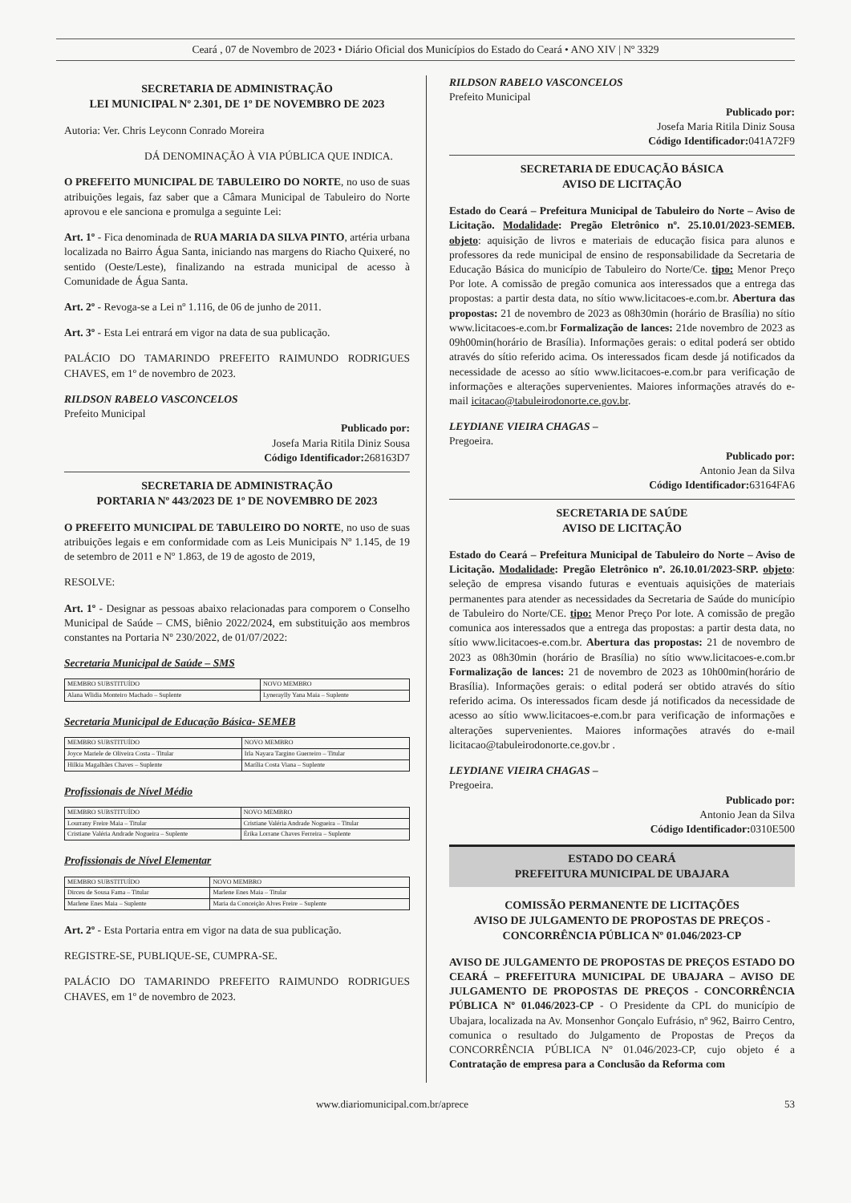Ceará , 07 de Novembro de 2023 • Diário Oficial dos Municípios do Estado do Ceará • ANO XIV | Nº 3329
SECRETARIA DE ADMINISTRAÇÃO
LEI MUNICIPAL Nº 2.301, DE 1º DE NOVEMBRO DE 2023
Autoria: Ver. Chris Leyconn Conrado Moreira
DÁ DENOMINAÇÃO À VIA PÚBLICA QUE INDICA.
O PREFEITO MUNICIPAL DE TABULEIRO DO NORTE, no uso de suas atribuições legais, faz saber que a Câmara Municipal de Tabuleiro do Norte aprovou e ele sanciona e promulga a seguinte Lei:
Art. 1º - Fica denominada de RUA MARIA DA SILVA PINTO, artéria urbana localizada no Bairro Água Santa, iniciando nas margens do Riacho Quixeré, no sentido (Oeste/Leste), finalizando na estrada municipal de acesso à Comunidade de Água Santa.
Art. 2º - Revoga-se a Lei nº 1.116, de 06 de junho de 2011.
Art. 3º - Esta Lei entrará em vigor na data de sua publicação.
PALÁCIO DO TAMARINDO PREFEITO RAIMUNDO RODRIGUES CHAVES, em 1º de novembro de 2023.
RILDSON RABELO VASCONCELOS
Prefeito Municipal
Publicado por:
Josefa Maria Ritila Diniz Sousa
Código Identificador: 268163D7
SECRETARIA DE ADMINISTRAÇÃO
PORTARIA Nº 443/2023 DE 1º DE NOVEMBRO DE 2023
O PREFEITO MUNICIPAL DE TABULEIRO DO NORTE, no uso de suas atribuições legais e em conformidade com as Leis Municipais Nº 1.145, de 19 de setembro de 2011 e Nº 1.863, de 19 de agosto de 2019,
RESOLVE:
Art. 1º - Designar as pessoas abaixo relacionadas para comporem o Conselho Municipal de Saúde – CMS, biênio 2022/2024, em substituição aos membros constantes na Portaria Nº 230/2022, de 01/07/2022:
Secretaria Municipal de Saúde – SMS
| MEMBRO SUBSTITUÍDO | NOVO MEMBRO |
| Alana Wlidia Monteiro Machado – Suplente | Lyneraylly Yana Maia – Suplente |
Secretaria Municipal de Educação Básica- SEMEB
| MEMBRO SUBSTITUÍDO | NOVO MEMBRO |
| Joyce Mariele de Oliveira Costa – Titular | Irla Nayara Targino Guerreiro – Titular |
| Hilkia Magalhães Chaves – Suplente | Marília Costa Viana – Suplente |
Profissionais de Nível Médio
| MEMBRO SUBSTITUÍDO | NOVO MEMBRO |
| Lourrany Freire Maia – Titular | Cristiane Valéria Andrade Nogueira – Titular |
| Cristiane Valéria Andrade Nogueira – Suplente | Érika Lorrane Chaves Ferreira – Suplente |
Profissionais de Nível Elementar
| MEMBRO SUBSTITUÍDO | NOVO MEMBRO |
| Dirceu de Sousa Fama – Titular | Marlene Enes Maia – Titular |
| Marlene Enes Maia – Suplente | Maria da Conceição Alves Freire – Suplente |
Art. 2º - Esta Portaria entra em vigor na data de sua publicação.
REGISTRE-SE, PUBLIQUE-SE, CUMPRA-SE.
PALÁCIO DO TAMARINDO PREFEITO RAIMUNDO RODRIGUES CHAVES, em 1º de novembro de 2023.
RILDSON RABELO VASCONCELOS
Prefeito Municipal
Publicado por:
Josefa Maria Ritila Diniz Sousa
Código Identificador: 041A72F9
SECRETARIA DE EDUCAÇÃO BÁSICA
AVISO DE LICITAÇÃO
Estado do Ceará – Prefeitura Municipal de Tabuleiro do Norte – Aviso de Licitação. Modalidade: Pregão Eletrônico nº. 25.10.01/2023-SEMEB. objeto: aquisição de livros e materiais de educação fisica para alunos e professores da rede municipal de ensino de responsabilidade da Secretaria de Educação Básica do município de Tabuleiro do Norte/Ce. tipo: Menor Preço Por lote. A comissão de pregão comunica aos interessados que a entrega das propostas: a partir desta data, no sítio www.licitacoes-e.com.br. Abertura das propostas: 21 de novembro de 2023 as 08h30min (horário de Brasília) no sítio www.licitacoes-e.com.br Formalização de lances: 21de novembro de 2023 as 09h00min(horário de Brasília). Informações gerais: o edital poderá ser obtido através do sítio referido acima. Os interessados ficam desde já notificados da necessidade de acesso ao sítio www.licitacoes-e.com.br para verificação de informações e alterações supervenientes. Maiores informações através do e-mail icitacao@tabuleirodonorte.ce.gov.br.
LEYDIANE VIEIRA CHAGAS –
Pregoeira.
Publicado por:
Antonio Jean da Silva
Código Identificador: 63164FA6
SECRETARIA DE SAÚDE
AVISO DE LICITAÇÃO
Estado do Ceará – Prefeitura Municipal de Tabuleiro do Norte – Aviso de Licitação. Modalidade: Pregão Eletrônico nº. 26.10.01/2023-SRP. objeto: seleção de empresa visando futuras e eventuais aquisições de materiais permanentes para atender as necessidades da Secretaria de Saúde do município de Tabuleiro do Norte/CE. tipo: Menor Preço Por lote. A comissão de pregão comunica aos interessados que a entrega das propostas: a partir desta data, no sítio www.licitacoes-e.com.br. Abertura das propostas: 21 de novembro de 2023 as 08h30min (horário de Brasília) no sítio www.licitacoes-e.com.br Formalização de lances: 21 de novembro de 2023 as 10h00min(horário de Brasília). Informações gerais: o edital poderá ser obtido através do sítio referido acima. Os interessados ficam desde já notificados da necessidade de acesso ao sítio www.licitacoes-e.com.br para verificação de informações e alterações supervenientes. Maiores informações através do e-mail licitacao@tabuleirodonorte.ce.gov.br .
LEYDIANE VIEIRA CHAGAS –
Pregoeira.
Publicado por:
Antonio Jean da Silva
Código Identificador: 0310E500
ESTADO DO CEARÁ
PREFEITURA MUNICIPAL DE UBAJARA
COMISSÃO PERMANENTE DE LICITAÇÕES
AVISO DE JULGAMENTO DE PROPOSTAS DE PREÇOS - CONCORRÊNCIA PÚBLICA Nº 01.046/2023-CP
AVISO DE JULGAMENTO DE PROPOSTAS DE PREÇOS ESTADO DO CEARÁ – PREFEITURA MUNICIPAL DE UBAJARA – AVISO DE JULGAMENTO DE PROPOSTAS DE PREÇOS - CONCORRÊNCIA PÚBLICA Nº 01.046/2023-CP - O Presidente da CPL do município de Ubajara, localizada na Av. Monsenhor Gonçalo Eufrásio, nº 962, Bairro Centro, comunica o resultado do Julgamento de Propostas de Preços da CONCORRÊNCIA PÚBLICA Nº 01.046/2023-CP, cujo objeto é a Contratação de empresa para a Conclusão da Reforma com
www.diariomunicipal.com.br/aprece 53